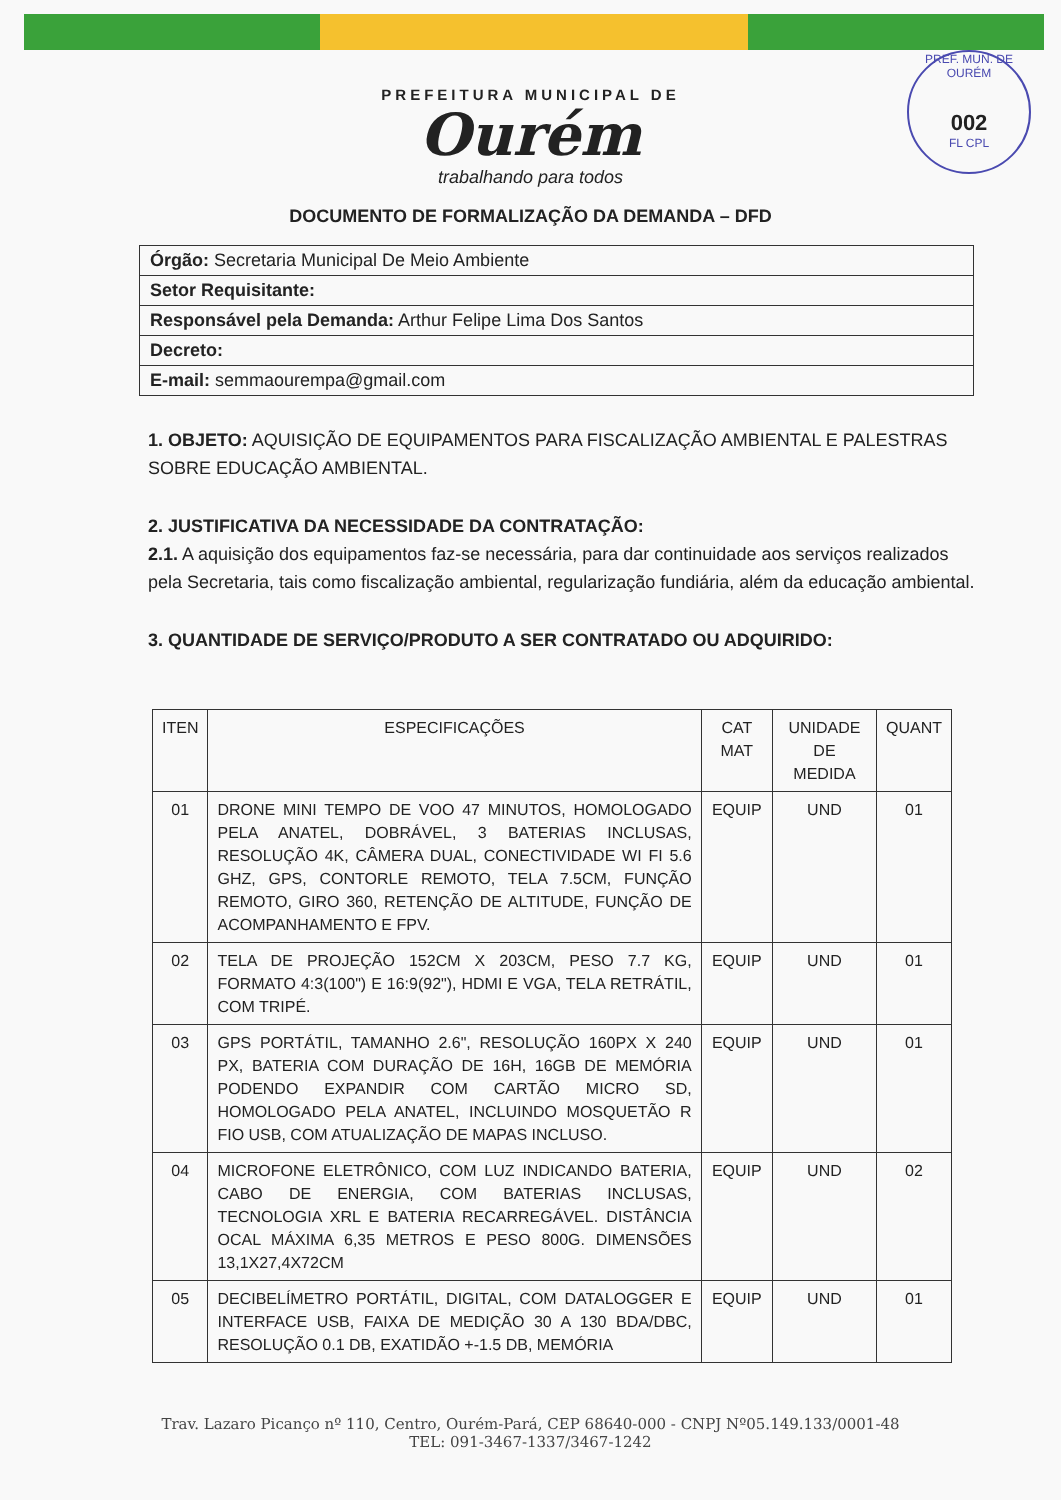PREF. MUN. DE OURÉM
002
FL CPL
PREFEITURA MUNICIPAL DE
Ourém
trabalhando para todos
DOCUMENTO DE FORMALIZAÇÃO DA DEMANDA – DFD
| Órgão: Secretaria Municipal De Meio Ambiente |
| Setor Requisitante: |
| Responsável pela Demanda: Arthur Felipe Lima Dos Santos |
| Decreto: |
| E-mail: semmaourempa@gmail.com |
1. OBJETO: AQUISIÇÃO DE EQUIPAMENTOS PARA FISCALIZAÇÃO AMBIENTAL E PALESTRAS SOBRE EDUCAÇÃO AMBIENTAL.
2. JUSTIFICATIVA DA NECESSIDADE DA CONTRATAÇÃO:
2.1. A aquisição dos equipamentos faz-se necessária, para dar continuidade aos serviços realizados pela Secretaria, tais como fiscalização ambiental, regularização fundiária, além da educação ambiental.
3. QUANTIDADE DE SERVIÇO/PRODUTO A SER CONTRATADO OU ADQUIRIDO:
| ITEN | ESPECIFICAÇÕES | CAT MAT | UNIDADE DE MEDIDA | QUANT |
| --- | --- | --- | --- | --- |
| 01 | DRONE MINI TEMPO DE VOO 47 MINUTOS, HOMOLOGADO PELA ANATEL, DOBRÁVEL, 3 BATERIAS INCLUSAS, RESOLUÇÃO 4K, CÂMERA DUAL, CONECTIVIDADE WI FI 5.6 GHZ, GPS, CONTORLE REMOTO, TELA 7.5CM, FUNÇÃO REMOTO, GIRO 360, RETENÇÃO DE ALTITUDE, FUNÇÃO DE ACOMPANHAMENTO E FPV. | EQUIP | UND | 01 |
| 02 | TELA DE PROJEÇÃO 152CM X 203CM, PESO 7.7 KG, FORMATO 4:3(100") E 16:9(92"), HDMI E VGA, TELA RETRÁTIL, COM TRIPÉ. | EQUIP | UND | 01 |
| 03 | GPS PORTÁTIL, TAMANHO 2.6", RESOLUÇÃO 160PX X 240 PX, BATERIA COM DURAÇÃO DE 16H, 16GB DE MEMÓRIA PODENDO EXPANDIR COM CARTÃO MICRO SD, HOMOLOGADO PELA ANATEL, INCLUINDO MOSQUETÃO R FIO USB, COM ATUALIZAÇÃO DE MAPAS INCLUSO. | EQUIP | UND | 01 |
| 04 | MICROFONE ELETRÔNICO, COM LUZ INDICANDO BATERIA, CABO DE ENERGIA, COM BATERIAS INCLUSAS, TECNOLOGIA XRL E BATERIA RECARREGÁVEL. DISTÂNCIA OCAL MÁXIMA 6,35 METROS E PESO 800G. DIMENSÕES 13,1X27,4X72CM | EQUIP | UND | 02 |
| 05 | DECIBELÍMETRO PORTÁTIL, DIGITAL, COM DATALOGGER E INTERFACE USB, FAIXA DE MEDIÇÃO 30 A 130 BDA/DBC, RESOLUÇÃO 0.1 DB, EXATIDÃO +-1.5 DB, MEMÓRIA | EQUIP | UND | 01 |
Trav. Lazaro Picanço nº 110, Centro, Ourém-Pará, CEP 68640-000 - CNPJ Nº05.149.133/0001-48
TEL: 091-3467-1337/3467-1242